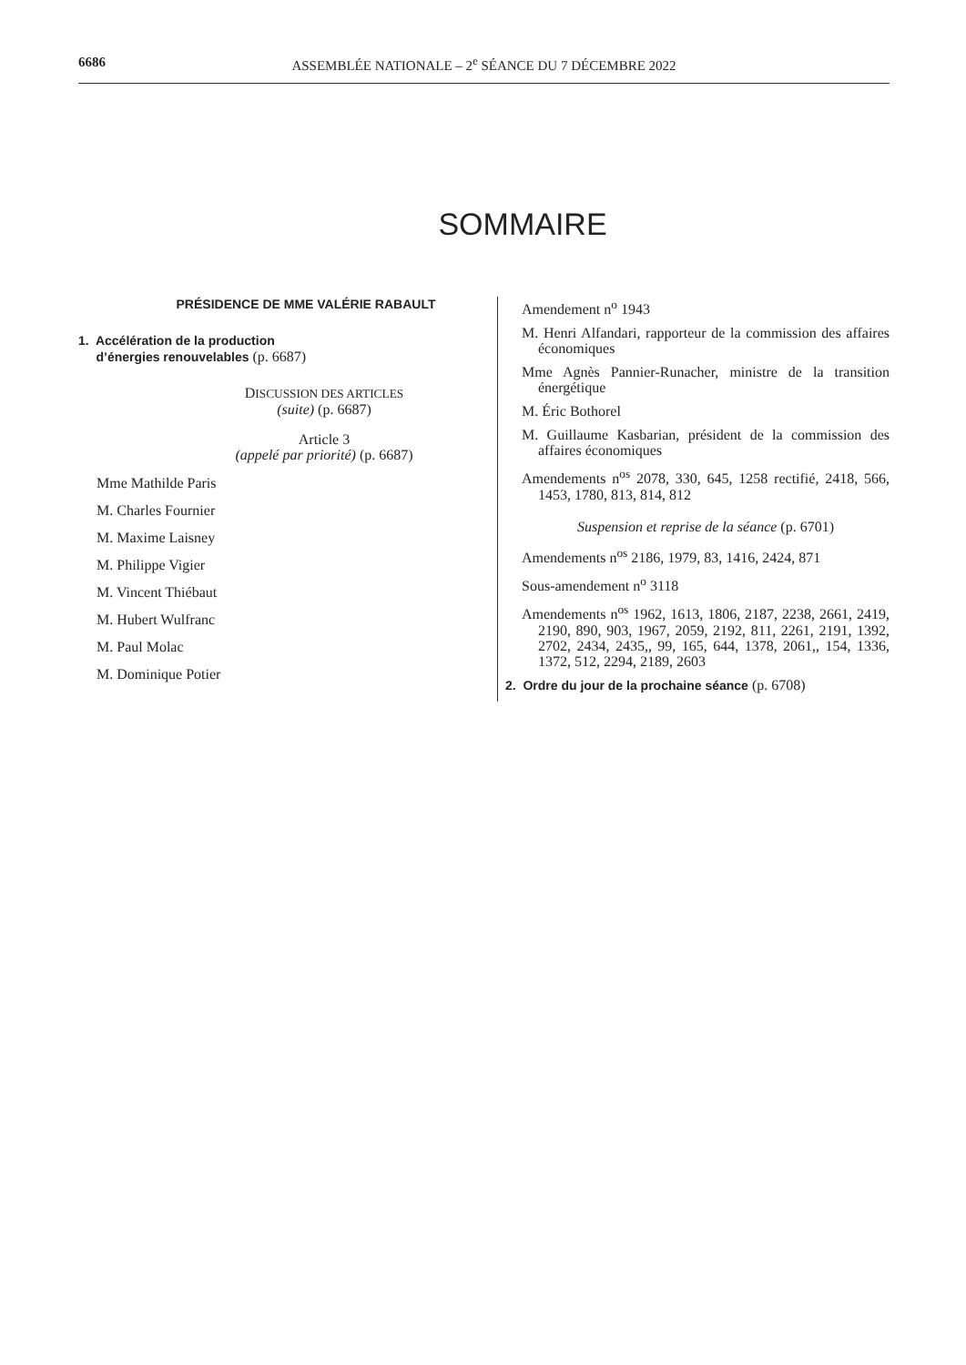6686 ASSEMBLÉE NATIONALE – 2<sup>e</sup> SÉANCE DU 7 DÉCEMBRE 2022
SOMMAIRE
PRÉSIDENCE DE MME VALÉRIE RABAULT
1. Accélération de la production
d’énergies renouvelables (p. 6687)
DISCUSSION DES ARTICLES
(suite) (p. 6687)
Article 3
(appelé par priorité) (p. 6687)
Mme Mathilde Paris
M. Charles Fournier
M. Maxime Laisney
M. Philippe Vigier
M. Vincent Thiébaut
M. Hubert Wulfranc
M. Paul Molac
M. Dominique Potier
Amendement n<sup>o</sup> 1943
M. Henri Alfandari, rapporteur de la commission des affaires économiques
Mme Agnès Pannier-Runacher, ministre de la transition énergétique
M. Éric Bothorel
M. Guillaume Kasbarian, président de la commission des affaires économiques
Amendements n<sup>os</sup> 2078, 330, 645, 1258 rectifié, 2418, 566, 1453, 1780, 813, 814, 812
Suspension et reprise de la séance (p. 6701)
Amendements n<sup>os</sup> 2186, 1979, 83, 1416, 2424, 871
Sous-amendement n<sup>o</sup> 3118
Amendements n<sup>os</sup> 1962, 1613, 1806, 2187, 2238, 2661, 2419, 2190, 890, 903, 1967, 2059, 2192, 811, 2261, 2191, 1392, 2702, 2434, 2435,, 99, 165, 644, 1378, 2061,, 154, 1336, 1372, 512, 2294, 2189, 2603
2. Ordre du jour de la prochaine séance (p. 6708)